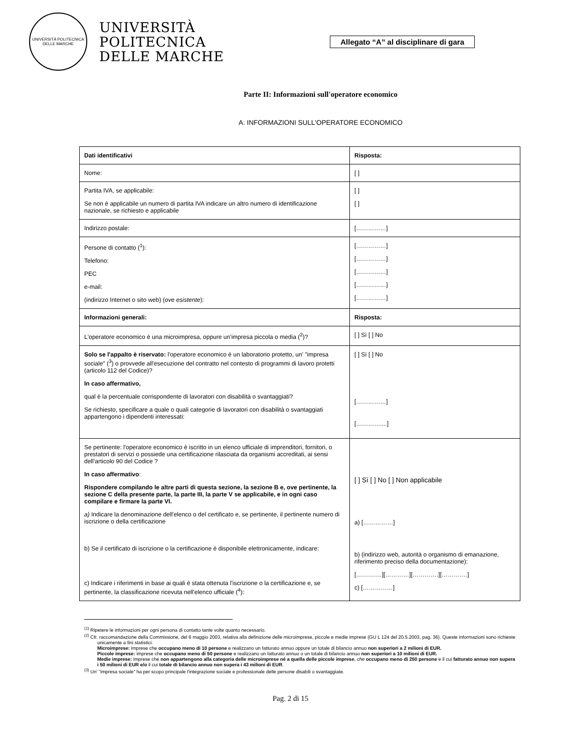UNIVERSITÀ POLITECNICA DELLE MARCHE
UNIVERSITÀ
POLITECNICA
DELLE MARCHE
Allegato “A” al disciplinare di gara
Parte II: Informazioni sull'operatore economico
A: INFORMAZIONI SULL'OPERATORE ECONOMICO
| Dati identificativi | Risposta: |
| Nome: | [ ] |
| Partita IVA, se applicabile: Se non è applicabile un numero di partita IVA indicare un altro numero di identificazione nazionale, se richiesto e applicabile | [ ] [ ] |
| Indirizzo postale: | [……………] |
| Persone di contatto (<sup>1</sup>): Telefono: PEC e-mail: (indirizzo Internet o sito web) ( ove esistente ): | [……………] [……………] [……………] [……………] [……………] |
| Informazioni generali: | Risposta: |
| L'operatore economico è una microimpresa, oppure un'impresa piccola o media (<sup>2</sup>)? | [ ] Sì [ ] No |
| Solo se l'appalto è riservato: l'operatore economico è un laboratorio protetto, un' "impresa sociale" (<sup>3</sup>) o provvede all'esecuzione del contratto nel contesto di programmi di lavoro protetti (articolo 112 del Codice)? In caso affermativo, qual è la percentuale corrispondente di lavoratori con disabilità o svantaggiati? Se richiesto, specificare a quale o quali categorie di lavoratori con disabilità o svantaggiati appartengono i dipendenti interessati: | [ ] Sì [ ] No [……………] […………....] |
| Se pertinente: l'operatore economico è iscritto in un elenco ufficiale di imprenditori, fornitori, o prestatori di servizi o possiede una certificazione rilasciata da organismi accreditati, ai sensi dell’articolo 90 del Codice ? In caso affermativo : Rispondere compilando le altre parti di questa sezione, la sezione B e, ove pertinente, la sezione C della presente parte, la parte III, la parte V se applicabile, e in ogni caso compilare e firmare la parte VI. a) Indicare la denominazione dell'elenco o del certificato e, se pertinente, il pertinente numero di iscrizione o della certificazione b) Se il certificato di iscrizione o la certificazione è disponibile elettronicamente, indicare: c) Indicare i riferimenti in base ai quali è stata ottenuta l'iscrizione o la certificazione e, se pertinente, la classificazione ricevuta nell'elenco ufficiale (<sup>4</sup>): | [ ] Sì [ ] No [ ] Non applicabile a) [……………] b) (indirizzo web, autorità o organismo di emanazione, riferimento preciso della documentazione): [……….…][…………][………….][………….] c) [……………] |
<sup>(1)</sup> Ripetere le informazioni per ogni persona di contatto tante volte quanto necessario.
<sup>(2)</sup> Cfr. raccomandazione della Commissione, del 6 maggio 2003, relativa alla definizione delle microimprese, piccole e medie imprese (GU L 124 del 20.5.2003, pag. 36). Queste informazioni sono richieste unicamente a fini statistici.
Microimprese: imprese che occupano meno di 10 persone e realizzano un fatturato annuo oppure un totale di bilancio annuo non superiori a 2 milioni di EUR.
Piccole imprese: imprese che occupano meno di 50 persone e realizzano un fatturato annuo o un totale di bilancio annuo non superiori a 10 milioni di EUR.
Medie imprese: imprese che non appartengono alla categoria delle microimprese né a quella delle piccole imprese, che occupano meno di 250 persone e il cui fatturato annuo non supera i 50 milioni di EUR e/o il cui totale di bilancio annuo non supera i 43 milioni di EUR.
<sup>(3)</sup> Un' "impresa sociale" ha per scopo principale l'integrazione sociale e professionale delle persone disabili o svantaggiate.
Pag. 2 di 15